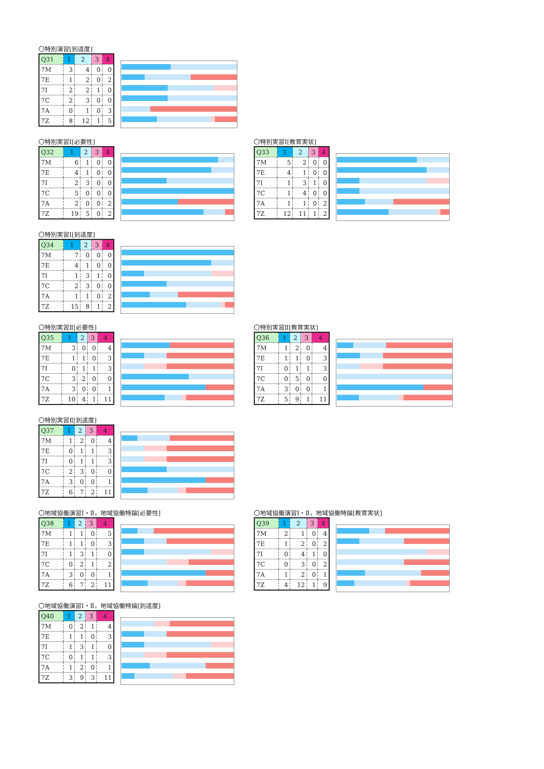〇特別演習[到達度]
| Q31 | 1 | 2 | 3 | 4 |
| --- | --- | --- | --- | --- |
| 7M | 3 | 4 | 0 | 0 |
| 7E | 1 | 2 | 0 | 2 |
| 7I | 2 | 2 | 1 | 0 |
| 7C | 2 | 3 | 0 | 0 |
| 7A | 0 | 1 | 0 | 3 |
| 7Z | 8 | 12 | 1 | 5 |
〇特別実習Ⅰ[必要性]
| Q32 | 1 | 2 | 3 | 4 |
| --- | --- | --- | --- | --- |
| 7M | 6 | 1 | 0 | 0 |
| 7E | 4 | 1 | 0 | 0 |
| 7I | 2 | 3 | 0 | 0 |
| 7C | 5 | 0 | 0 | 0 |
| 7A | 2 | 0 | 0 | 2 |
| 7Z | 19 | 5 | 0 | 2 |
〇特別実習Ⅰ[教育実状]
| Q33 | 1 | 2 | 3 | 4 |
| --- | --- | --- | --- | --- |
| 7M | 5 | 2 | 0 | 0 |
| 7E | 4 | 1 | 0 | 0 |
| 7I | 1 | 3 | 1 | 0 |
| 7C | 1 | 4 | 0 | 0 |
| 7A | 1 | 1 | 0 | 2 |
| 7Z | 12 | 11 | 1 | 2 |
〇特別実習Ⅰ[到達度]
| Q34 | 1 | 2 | 3 | 4 |
| --- | --- | --- | --- | --- |
| 7M | 7 | 0 | 0 | 0 |
| 7E | 4 | 1 | 0 | 0 |
| 7I | 1 | 3 | 1 | 0 |
| 7C | 2 | 3 | 0 | 0 |
| 7A | 1 | 1 | 0 | 2 |
| 7Z | 15 | 8 | 1 | 2 |
〇特別実習Ⅱ[必要性]
| Q35 | 1 | 2 | 3 | 4 |
| --- | --- | --- | --- | --- |
| 7M | 3 | 0 | 0 | 4 |
| 7E | 1 | 1 | 0 | 3 |
| 7I | 0 | 1 | 1 | 3 |
| 7C | 3 | 2 | 0 | 0 |
| 7A | 3 | 0 | 0 | 1 |
| 7Z | 10 | 4 | 1 | 11 |
〇特別実習Ⅱ[教育実状]
| Q36 | 1 | 2 | 3 | 4 |
| --- | --- | --- | --- | --- |
| 7M | 1 | 2 | 0 | 4 |
| 7E | 1 | 1 | 0 | 3 |
| 7I | 0 | 1 | 1 | 3 |
| 7C | 0 | 5 | 0 | 0 |
| 7A | 3 | 0 | 0 | 1 |
| 7Z | 5 | 9 | 1 | 11 |
〇特別実習Ⅱ[到達度]
| Q37 | 1 | 2 | 3 | 4 |
| --- | --- | --- | --- | --- |
| 7M | 1 | 2 | 0 | 4 |
| 7E | 0 | 1 | 1 | 3 |
| 7I | 0 | 1 | 1 | 3 |
| 7C | 2 | 3 | 0 | 0 |
| 7A | 3 | 0 | 0 | 1 |
| 7Z | 6 | 7 | 2 | 11 |
〇地域協働演習Ⅰ・Ⅱ，地域協働特論[必要性]
| Q38 | 1 | 2 | 3 | 4 |
| --- | --- | --- | --- | --- |
| 7M | 1 | 1 | 0 | 5 |
| 7E | 1 | 1 | 0 | 3 |
| 7I | 1 | 3 | 1 | 0 |
| 7C | 0 | 2 | 1 | 2 |
| 7A | 3 | 0 | 0 | 1 |
| 7Z | 6 | 7 | 2 | 11 |
〇地域協働演習Ⅰ・Ⅱ，地域協働特論[教育実状]
| Q39 | 1 | 2 | 3 | 4 |
| --- | --- | --- | --- | --- |
| 7M | 2 | 1 | 0 | 4 |
| 7E | 1 | 2 | 0 | 2 |
| 7I | 0 | 4 | 1 | 0 |
| 7C | 0 | 3 | 0 | 2 |
| 7A | 1 | 2 | 0 | 1 |
| 7Z | 4 | 12 | 1 | 9 |
〇地域協働演習Ⅰ・Ⅱ，地域協働特論[到達度]
| Q40 | 1 | 2 | 3 | 4 |
| --- | --- | --- | --- | --- |
| 7M | 0 | 2 | 1 | 4 |
| 7E | 1 | 1 | 0 | 3 |
| 7I | 1 | 3 | 1 | 0 |
| 7C | 0 | 1 | 1 | 3 |
| 7A | 1 | 2 | 0 | 1 |
| 7Z | 3 | 9 | 3 | 11 |